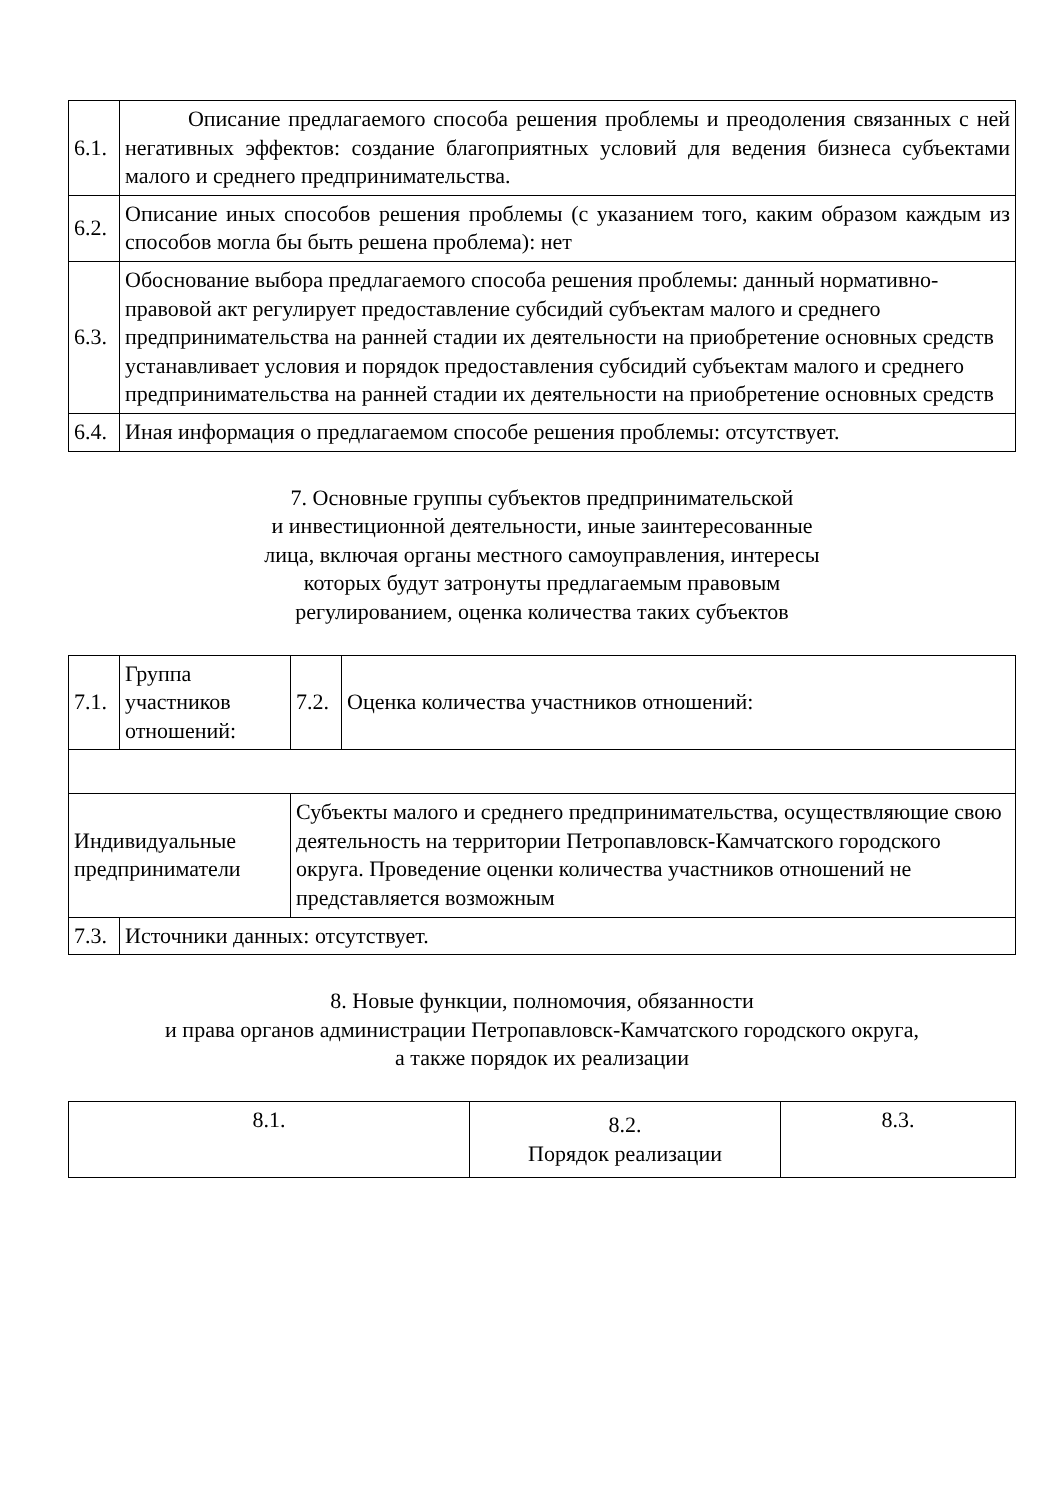| 6.1. | Описание предлагаемого способа решения проблемы и преодоления связанных с ней негативных эффектов: создание благоприятных условий для ведения бизнеса субъектами малого и среднего предпринимательства. |
| 6.2. | Описание иных способов решения проблемы (с указанием того, каким образом каждым из способов могла бы быть решена проблема): нет |
| 6.3. | Обоснование выбора предлагаемого способа решения проблемы: данный нормативно-правовой акт регулирует предоставление субсидий субъектам малого и среднего предпринимательства на ранней стадии их деятельности на приобретение основных средств устанавливает условия и порядок предоставления субсидий субъектам малого и среднего предпринимательства на ранней стадии их деятельности на приобретение основных средств |
| 6.4. | Иная информация о предлагаемом способе решения проблемы: отсутствует. |
7. Основные группы субъектов предпринимательской
и инвестиционной деятельности, иные заинтересованные
лица, включая органы местного самоуправления, интересы
которых будут затронуты предлагаемым правовым
регулированием, оценка количества таких субъектов
| 7.1. | Группа участников отношений: | 7.2. | Оценка количества участников отношений: |
| Индивидуальные предприниматели | | Субъекты малого и среднего предпринимательства, осуществляющие свою деятельность на территории Петропавловск-Камчатского городского округа. Проведение оценки количества участников отношений не представляется возможным | |
| 7.3. | Источники данных: отсутствует. | | |
8. Новые функции, полномочия, обязанности
и права органов администрации Петропавловск-Камчатского городского округа,
а также порядок их реализации
| 8.1. | 8.2. Порядок реализации | 8.3. |